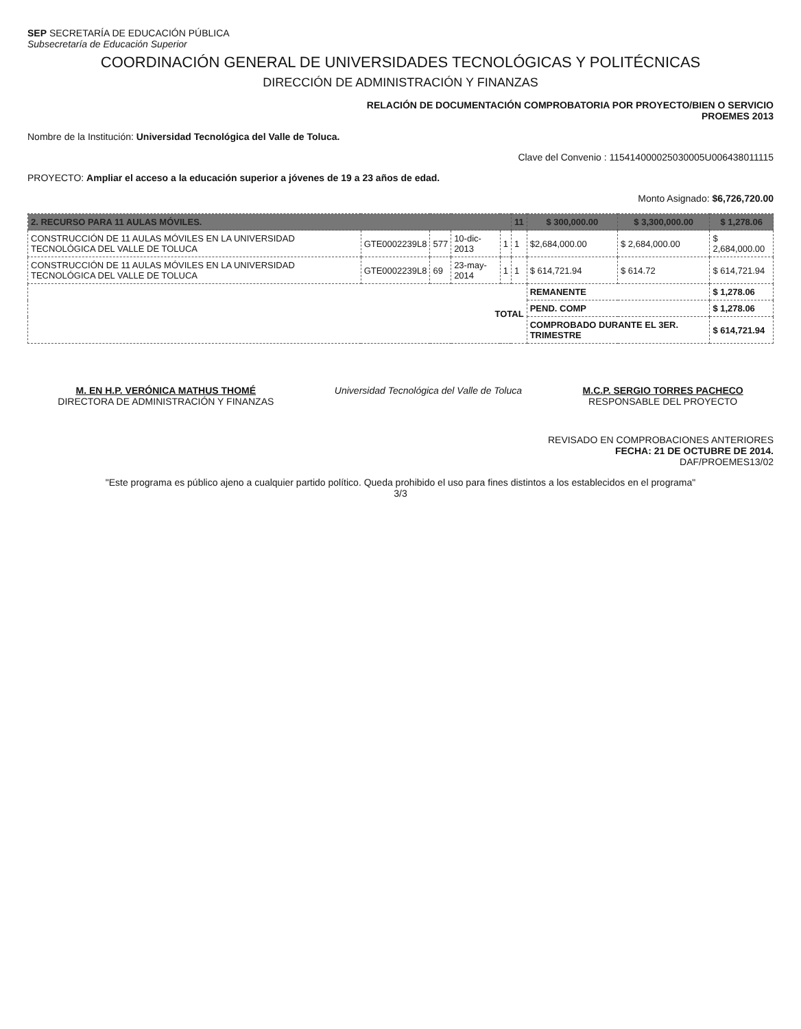SEP SECRETARÍA DE EDUCACIÓN PÚBLICA
Subsecretaría de Educación Superior
COORDINACIÓN GENERAL DE UNIVERSIDADES TECNOLÓGICAS Y POLITÉCNICAS
DIRECCIÓN DE ADMINISTRACIÓN Y FINANZAS
RELACIÓN DE DOCUMENTACIÓN COMPROBATORIA POR PROYECTO/BIEN O SERVICIO
PROEMES 2013
Nombre de la Institución: Universidad Tecnológica del Valle de Toluca.
Clave del Convenio : 115414000025030005U006438011115
PROYECTO: Ampliar el acceso a la educación superior a jóvenes de 19 a 23 años de edad.
Monto Asignado: $6,726,720.00
| 2. RECURSO PARA 11 AULAS MÓVILES. | | | | | 11 | $ 300,000.00 | $ 3,300,000.00 | $ 1,278.06 |
| --- | --- | --- | --- | --- | --- | --- | --- | --- |
| CONSTRUCCIÓN DE 11 AULAS MÓVILES EN LA UNIVERSIDAD TECNOLÓGICA DEL VALLE DE TOLUCA | GTE0002239L8 | 577 | 10-dic-2013 | 1 | 1 | $2,684,000.00 | $ 2,684,000.00 | $ 2,684,000.00 |
| CONSTRUCCIÓN DE 11 AULAS MÓVILES EN LA UNIVERSIDAD TECNOLÓGICA DEL VALLE DE TOLUCA | GTE0002239L8 | 69 | 23-may-2014 | 1 | 1 | $ 614,721.94 | $ 614.72 | $ 614,721.94 |
| TOTAL | | | | | | REMANENTE | | $ 1,278.06 |
| | | | | | | PEND. COMP | | $ 1,278.06 |
| | | | | | | COMPROBADO DURANTE EL 3ER. TRIMESTRE | | $ 614,721.94 |
M. EN H.P. VERÓNICA MATHUS THOMÉ
DIRECTORA DE ADMINISTRACIÓN Y FINANZAS
Universidad Tecnológica del Valle de Toluca
M.C.P. SERGIO TORRES PACHECO
RESPONSABLE DEL PROYECTO
REVISADO EN COMPROBACIONES ANTERIORES
FECHA: 21 DE OCTUBRE DE 2014.
DAF/PROEMES13/02
"Este programa es público ajeno a cualquier partido político. Queda prohibido el uso para fines distintos a los establecidos en el programa"
3/3